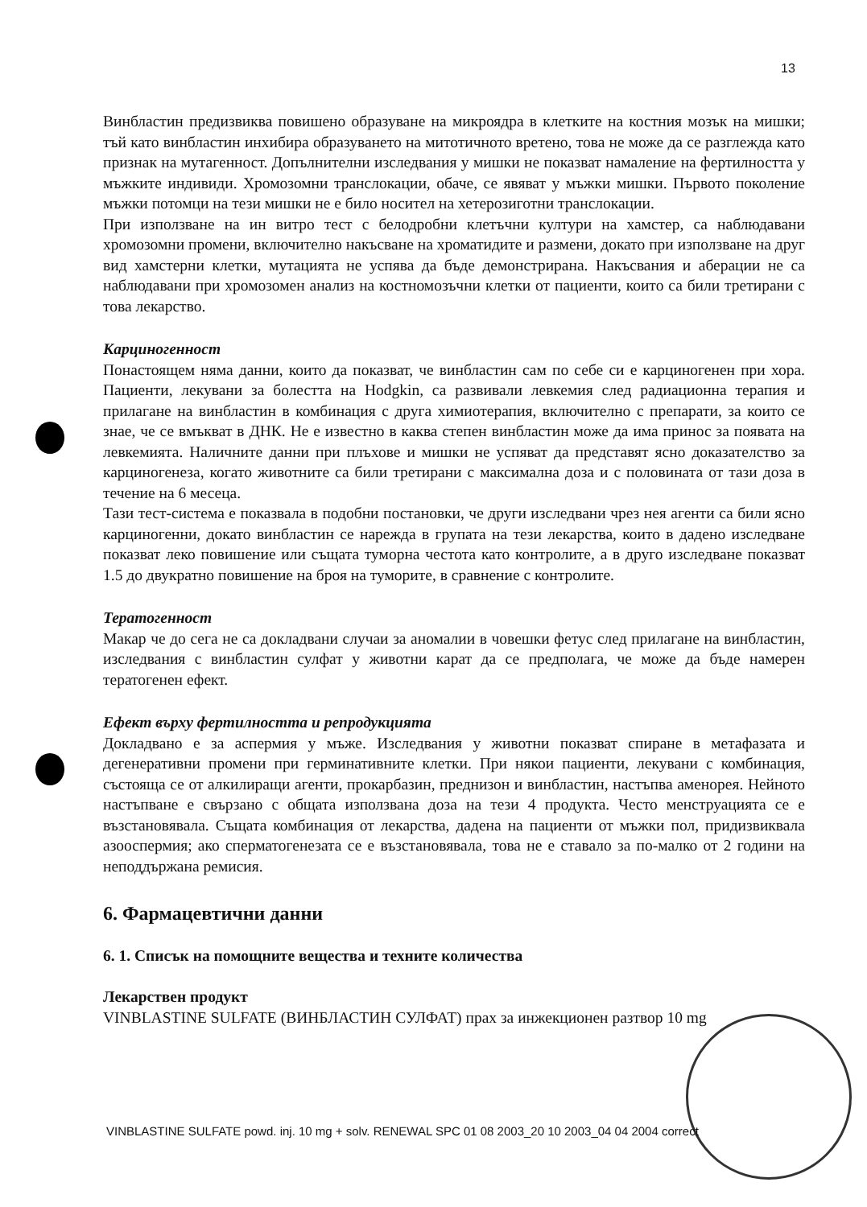13
Винбластин предизвиква повишено образуване на микроядра в клетките на костния мозък на мишки; тъй като винбластин инхибира образуването на митотичното вретено, това не може да се разглежда като признак на мутагенност. Допълнителни изследвания у мишки не показват намаление на фертилността у мъжките индивиди. Хромозомни транслокации, обаче, се явяват у мъжки мишки. Първото поколение мъжки потомци на тези мишки не е било носител на хетерозиготни транслокации.
При използване на ин витро тест с белодробни клетъчни култури на хамстер, са наблюдавани хромозомни промени, включително накъсване на хроматидите и размени, докато при използване на друг вид хамстерни клетки, мутацията не успява да бъде демонстрирана. Накъсвания и аберации не са наблюдавани при хромозомен анализ на костномозъчни клетки от пациенти, които са били третирани с това лекарство.
Карциногенност
Понастоящем няма данни, които да показват, че винбластин сам по себе си е карциногенен при хора. Пациенти, лекувани за болестта на Hodgkin, са развивали левкемия след радиационна терапия и прилагане на винбластин в комбинация с друга химиотерапия, включително с препарати, за които се знае, че се вмъкват в ДНК. Не е известно в каква степен винбластин може да има принос за появата на левкемията. Наличните данни при плъхове и мишки не успяват да представят ясно доказателство за карциногенеза, когато животните са били третирани с максимална доза и с половината от тази доза в течение на 6 месеца.
Тази тест-система е показвала в подобни постановки, че други изследвани чрез нея агенти са били ясно карциногенни, докато винбластин се нарежда в групата на тези лекарства, които в дадено изследване показват леко повишение или същата туморна честота като контролите, а в друго изследване показват 1.5 до двукратно повишение на броя на туморите, в сравнение с контролите.
Тератогенност
Макар че до сега не са докладвани случаи за аномалии в човешки фетус след прилагане на винбластин, изследвания с винбластин сулфат у животни карат да се предполага, че може да бъде намерен тератогенен ефект.
Ефект върху фертилността и репродукцията
Докладвано е за аспермия у мъже. Изследвания у животни показват спиране в метафазата и дегенеративни промени при герминативните клетки. При някои пациенти, лекувани с комбинация, състояща се от алкилиращи агенти, прокарбазин, преднизон и винбластин, настъпва аменорея. Нейното настъпване е свързано с общата използвана доза на тези 4 продукта. Често менструацията се е възстановявала. Същата комбинация от лекарства, дадена на пациенти от мъжки пол, придизвиквала азооспермия; ако сперматогенезата се е възстановявала, това не е ставало за по-малко от 2 години на неподдържана ремисия.
6. Фармацевтични данни
6. 1. Списък на помощните вещества и техните количества
Лекарствен продукт
VINBLASTINE SULFATE (ВИНБЛАСТИН СУЛФАТ) прах за инжекционен разтвор 10 mg
VINBLASTINE SULFATE powd. inj. 10 mg + solv. RENEWAL SPC 01 08 2003_20 10 2003_04 04 2004 correct